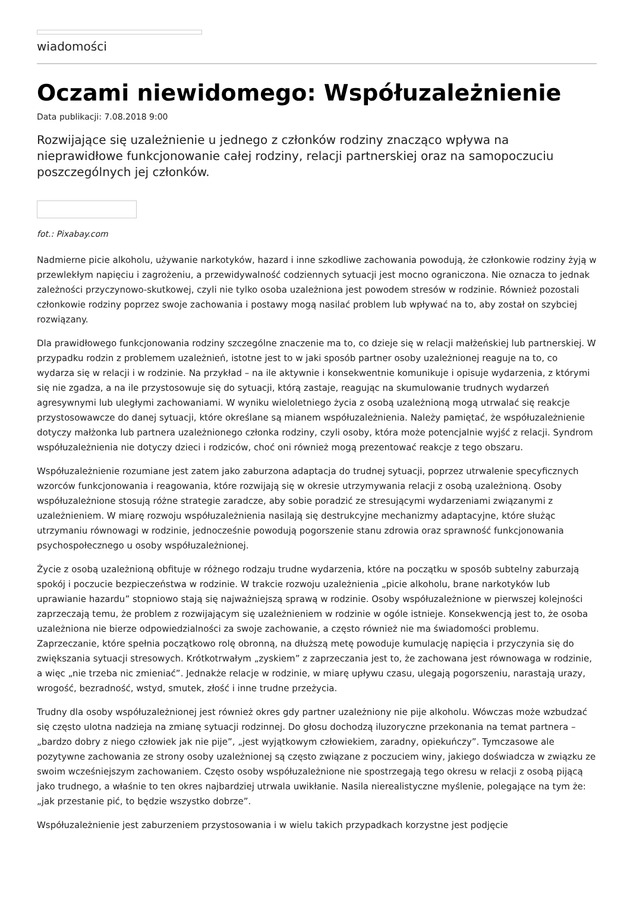wiadomości
Oczami niewidomego: Współuzależnienie
Data publikacji: 7.08.2018 9:00
Rozwijające się uzależnienie u jednego z członków rodziny znacząco wpływa na nieprawidłowe funkcjonowanie całej rodziny, relacji partnerskiej oraz na samopoczuciu poszczególnych jej członków.
fot.: Pixabay.com
Nadmierne picie alkoholu, używanie narkotyków, hazard i inne szkodliwe zachowania powodują, że członkowie rodziny żyją w przewlekłym napięciu i zagrożeniu, a przewidywalność codziennych sytuacji jest mocno ograniczona. Nie oznacza to jednak zależności przyczynowo-skutkowej, czyli nie tylko osoba uzależniona jest powodem stresów w rodzinie. Również pozostali członkowie rodziny poprzez swoje zachowania i postawy mogą nasilać problem lub wpływać na to, aby został on szybciej rozwiązany.
Dla prawidłowego funkcjonowania rodziny szczególne znaczenie ma to, co dzieje się w relacji małżeńskiej lub partnerskiej. W przypadku rodzin z problemem uzależnień, istotne jest to w jaki sposób partner osoby uzależnionej reaguje na to, co wydarza się w relacji i w rodzinie. Na przykład – na ile aktywnie i konsekwentnie komunikuje i opisuje wydarzenia, z którymi się nie zgadza, a na ile przystosowuje się do sytuacji, którą zastaje, reagując na skumulowanie trudnych wydarzeń agresywnymi lub uległymi zachowaniami. W wyniku wieloletniego życia z osobą uzależnioną mogą utrwalać się reakcje przystosowawcze do danej sytuacji, które określane są mianem współuzależnienia. Należy pamiętać, że współuzależnienie dotyczy małżonka lub partnera uzależnionego członka rodziny, czyli osoby, która może potencjalnie wyjść z relacji. Syndrom współuzależnienia nie dotyczy dzieci i rodziców, choć oni również mogą prezentować reakcje z tego obszaru.
Współuzależnienie rozumiane jest zatem jako zaburzona adaptacja do trudnej sytuacji, poprzez utrwalenie specyficznych wzorców funkcjonowania i reagowania, które rozwijają się w okresie utrzymywania relacji z osobą uzależnioną. Osoby współuzależnione stosują różne strategie zaradcze, aby sobie poradzić ze stresującymi wydarzeniami związanymi z uzależnieniem. W miarę rozwoju współuzależnienia nasilają się destrukcyjne mechanizmy adaptacyjne, które służąc utrzymaniu równowagi w rodzinie, jednocześnie powodują pogorszenie stanu zdrowia oraz sprawność funkcjonowania psychospołecznego u osoby współuzależnionej.
Życie z osobą uzależnioną obfituje w różnego rodzaju trudne wydarzenia, które na początku w sposób subtelny zaburzają spokój i poczucie bezpieczeństwa w rodzinie. W trakcie rozwoju uzależnienia „picie alkoholu, brane narkotyków lub uprawianie hazardu” stopniowo stają się najważniejszą sprawą w rodzinie. Osoby współuzależnione w pierwszej kolejności zaprzeczają temu, że problem z rozwijającym się uzależnieniem w rodzinie w ogóle istnieje. Konsekwencją jest to, że osoba uzależniona nie bierze odpowiedzialności za swoje zachowanie, a często również nie ma świadomości problemu. Zaprzeczanie, które spełnia początkowo rolę obronną, na dłuższą metę powoduje kumulację napięcia i przyczynia się do zwiększania sytuacji stresowych. Krótkotrwałym „zyskiem” z zaprzeczania jest to, że zachowana jest równowaga w rodzinie, a więc „nie trzeba nic zmieniać”. Jednakże relacje w rodzinie, w miarę upływu czasu, ulegają pogorszeniu, narastają urazy, wrogość, bezradność, wstyd, smutek, złość i inne trudne przeżycia.
Trudny dla osoby współuzależnionej jest również okres gdy partner uzależniony nie pije alkoholu. Wówczas może wzbudzać się często ulotna nadzieja na zmianę sytuacji rodzinnej. Do głosu dochodzą iluzoryczne przekonania na temat partnera – „bardzo dobry z niego człowiek jak nie pije”, „jest wyjątkowym człowiekiem, zaradny, opiekuńczy”. Tymczasowe ale pozytywne zachowania ze strony osoby uzależnionej są często związane z poczuciem winy, jakiego doświadcza w związku ze swoim wcześniejszym zachowaniem. Często osoby współuzależnione nie spostrzegają tego okresu w relacji z osobą pijącą jako trudnego, a właśnie to ten okres najbardziej utrwala uwikłanie. Nasila nierealistyczne myślenie, polegające na tym że: „jak przestanie pić, to będzie wszystko dobrze”.
Współuzależnienie jest zaburzeniem przystosowania i w wielu takich przypadkach korzystne jest podjęcie